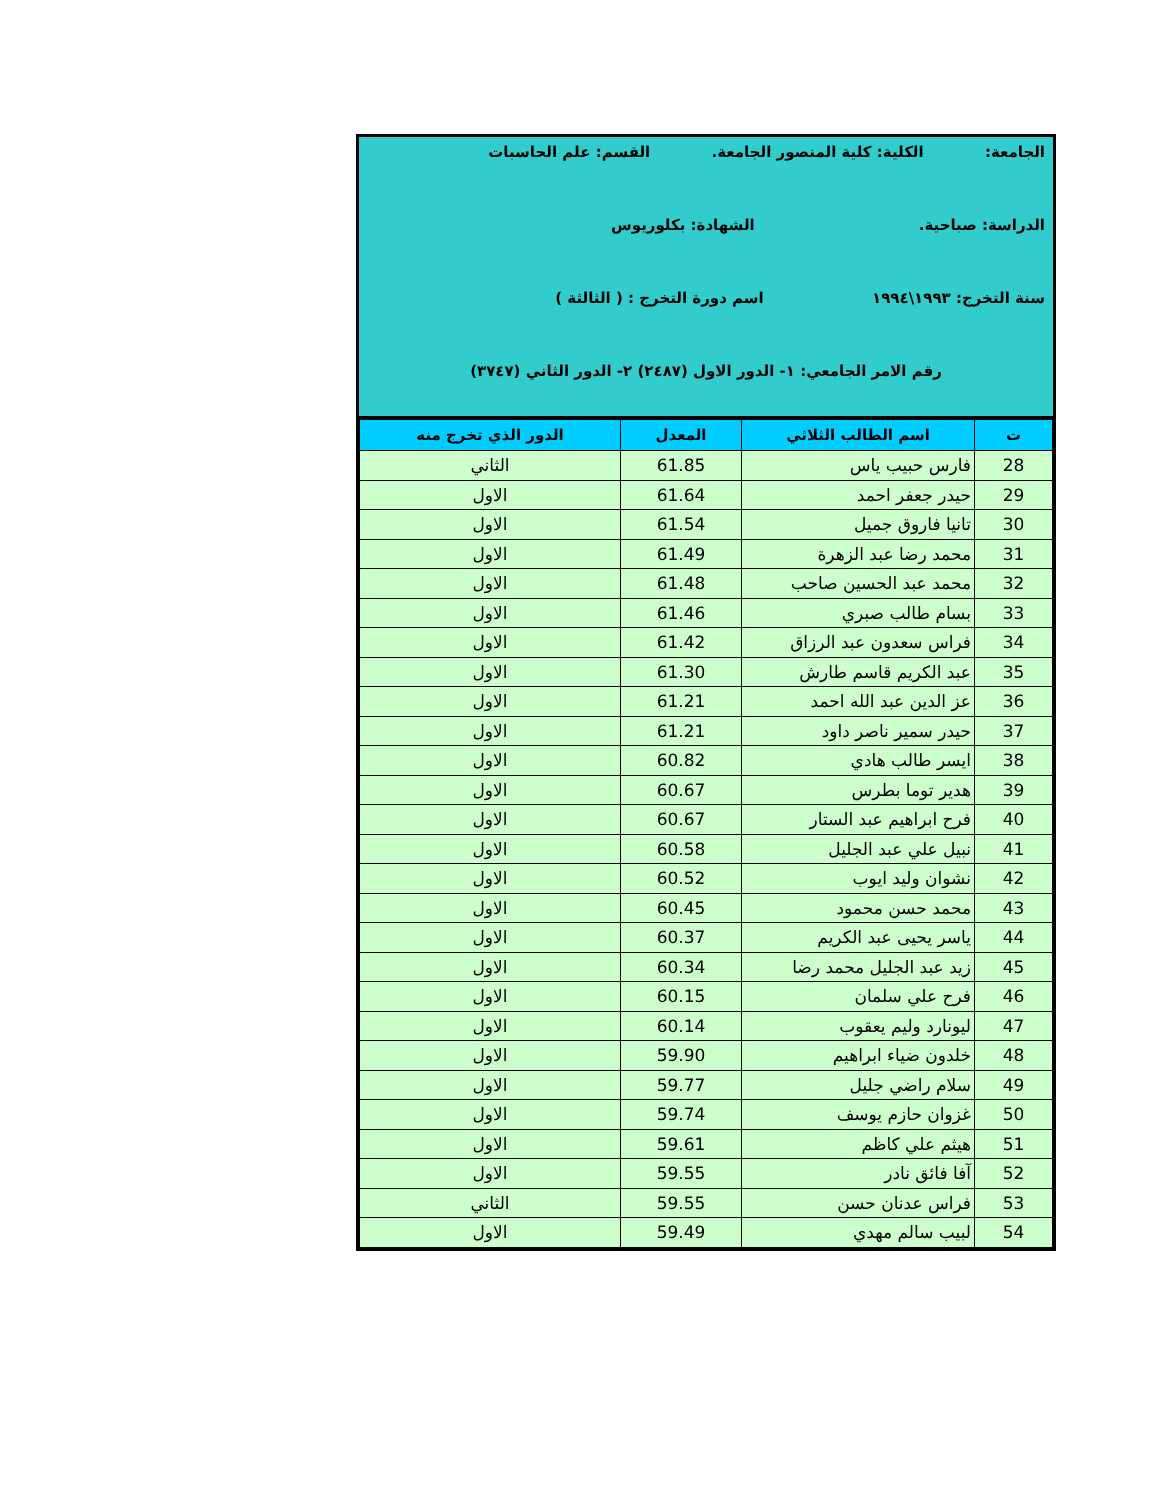الجامعة: الكلية: كلية المنصور الجامعة. القسم: علم الحاسبات
الدراسة: صباحية. الشهادة: بكلوريوس
سنة التخرج: ١٩٩٣\١٩٩٤ اسم دورة التخرج : ( الثالثة )
رقم الامر الجامعي: ١- الدور الاول (٢٤٨٧) ٢- الدور الثاني (٣٧٤٧)
| ت | اسم الطالب الثلاثي | المعدل | الدور الذي تخرج منه |
| --- | --- | --- | --- |
| 28 | فارس حبيب ياس | 61.85 | الثاني |
| 29 | حيدر جعفر احمد | 61.64 | الاول |
| 30 | تانيا فاروق جميل | 61.54 | الاول |
| 31 | محمد رضا عبد الزهرة | 61.49 | الاول |
| 32 | محمد عبد الحسين صاحب | 61.48 | الاول |
| 33 | بسام طالب صبري | 61.46 | الاول |
| 34 | فراس سعدون عبد الرزاق | 61.42 | الاول |
| 35 | عبد الكريم قاسم طارش | 61.30 | الاول |
| 36 | عز الدين عبد الله احمد | 61.21 | الاول |
| 37 | حيدر سمير ناصر داود | 61.21 | الاول |
| 38 | ايسر طالب هادي | 60.82 | الاول |
| 39 | هدير توما بطرس | 60.67 | الاول |
| 40 | فرح ابراهيم عبد الستار | 60.67 | الاول |
| 41 | نبيل علي عبد الجليل | 60.58 | الاول |
| 42 | نشوان وليد ايوب | 60.52 | الاول |
| 43 | محمد حسن محمود | 60.45 | الاول |
| 44 | ياسر يحيى عبد الكريم | 60.37 | الاول |
| 45 | زيد عبد الجليل محمد رضا | 60.34 | الاول |
| 46 | فرح علي سلمان | 60.15 | الاول |
| 47 | ليونارد وليم يعقوب | 60.14 | الاول |
| 48 | خلدون ضياء ابراهيم | 59.90 | الاول |
| 49 | سلام راضي جليل | 59.77 | الاول |
| 50 | غزوان حازم يوسف | 59.74 | الاول |
| 51 | هيثم علي كاظم | 59.61 | الاول |
| 52 | آفا فائق نادر | 59.55 | الاول |
| 53 | فراس عدنان حسن | 59.55 | الثاني |
| 54 | لبيب سالم مهدي | 59.49 | الاول |